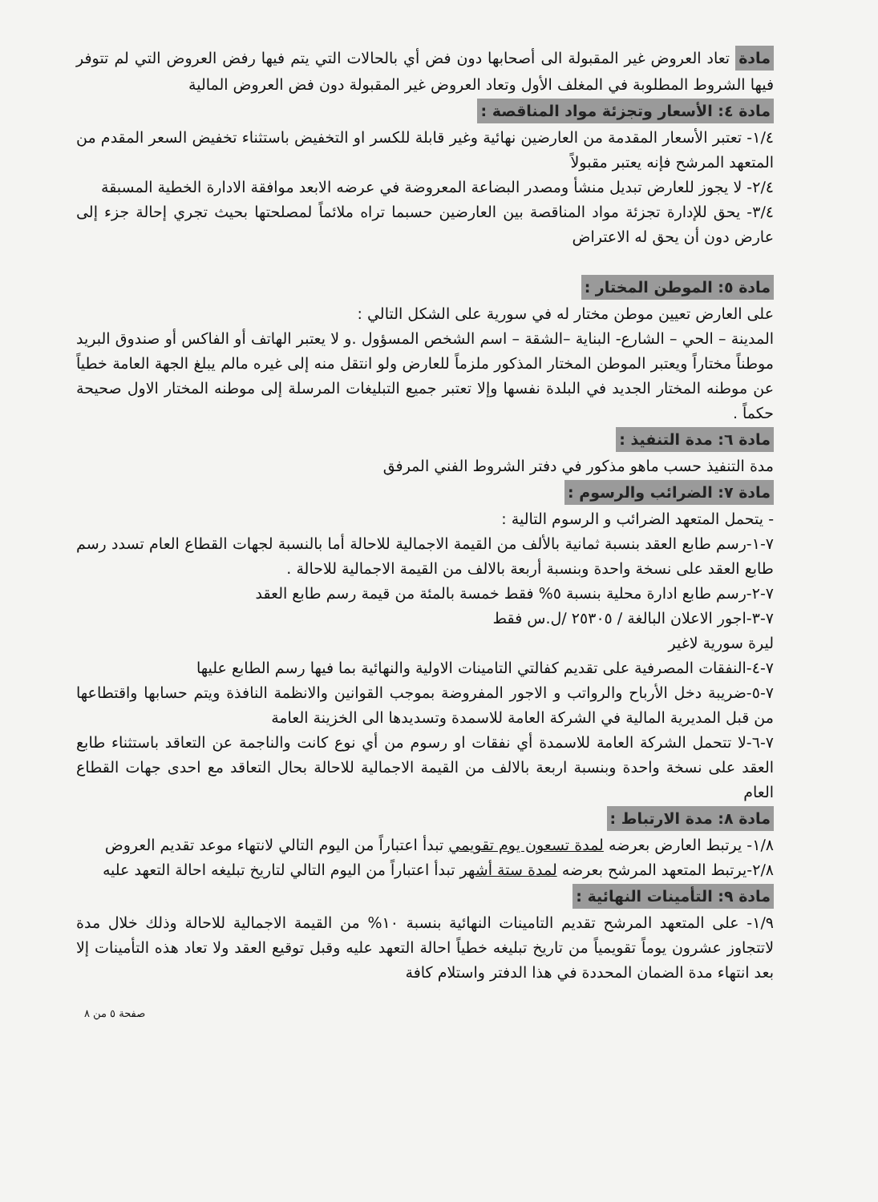مادة تعاد العروض غير المقبولة الى أصحابها دون فض أي بالحالات التي يتم فيها رفض العروض التي لم تتوفر فيها الشروط المطلوبة في المغلف الأول وتعاد العروض غير المقبولة دون فض العروض المالية
مادة ٤: الأسعار وتجزئة مواد المناقصة :
١/٤- تعتبر الأسعار المقدمة من العارضين نهائية وغير قابلة للكسر او التخفيض باستثناء تخفيض السعر المقدم من المتعهد المرشح فإنه يعتبر مقبولاً
٢/٤- لا يجوز للعارض تبديل منشأ ومصدر البضاعة المعروضة في عرضه الابعد موافقة الادارة الخطية المسبقة
٣/٤- يحق للإدارة تجزئة مواد المناقصة بين العارضين حسبما تراه ملائماً لمصلحتها بحيث تجري إحالة جزء إلى عارض دون أن يحق له الاعتراض
مادة ٥: الموطن المختار :
على العارض تعيين موطن مختار له في سورية على الشكل التالي :
المدينة – الحي – الشارع- البناية –الشقة – اسم الشخص المسؤول .و لا يعتبر الهاتف أو الفاكس أو صندوق البريد موطناً مختاراً ويعتبر الموطن المختار المذكور ملزماً للعارض ولو انتقل منه إلى غيره مالم يبلغ الجهة العامة خطياً عن موطنه المختار الجديد في البلدة نفسها وإلا تعتبر جميع التبليغات المرسلة إلى موطنه المختار الاول صحيحة حكماً .
مادة ٦: مدة التنفيذ :
مدة التنفيذ حسب ماهو مذكور في دفتر الشروط الفني المرفق
مادة ٧: الضرائب والرسوم :
- يتحمل المتعهد الضرائب و الرسوم التالية :
٧-١-رسم طابع العقد بنسبة ثمانية بالألف من القيمة الاجمالية للاحالة أما بالنسبة لجهات القطاع العام تسدد رسم طابع العقد على نسخة واحدة وبنسبة أربعة بالالف من القيمة الاجمالية للاحالة .
٧-٢-رسم طابع ادارة محلية بنسبة ٥% فقط خمسة بالمئة من قيمة رسم طابع العقد
٧-٣-اجور الاعلان البالغة / ٢٥٣٠٥ /ل.س فقط
ليرة سورية لاغير
٧-٤-النفقات المصرفية على تقديم كفالتي التامينات الاولية والنهائية بما فيها رسم الطابع عليها
٧-٥-ضريبة دخل الأرباح والرواتب و الاجور المفروضة بموجب القوانين والانظمة النافذة ويتم حسابها واقتطاعها من قبل المديرية المالية في الشركة العامة للاسمدة وتسديدها الى الخزينة العامة
٧-٦-لا تتحمل الشركة العامة للاسمدة أي نفقات او رسوم من أي نوع كانت والناجمة عن التعاقد باستثناء طابع العقد على نسخة واحدة وبنسبة اربعة بالالف من القيمة الاجمالية للاحالة بحال التعاقد مع احدى جهات القطاع العام
مادة ٨: مدة الارتباط :
١/٨- يرتبط العارض بعرضه لمدة تسعون يوم تقويمي تبدأ اعتباراً من اليوم التالي لانتهاء موعد تقديم العروض
٢/٨-يرتبط المتعهد المرشح بعرضه لمدة ستة أشهر تبدأ اعتباراً من اليوم التالي لتاريخ تبليغه احالة التعهد عليه
مادة ٩: التأمينات النهائية :
١/٩- على المتعهد المرشح تقديم التامينات النهائية بنسبة ١٠% من القيمة الاجمالية للاحالة وذلك خلال مدة لاتتجاوز عشرون يوماً تقويمياً من تاريخ تبليغه خطياً احالة التعهد عليه وقبل توقيع العقد ولا تعاد هذه التأمينات إلا بعد انتهاء مدة الضمان المحددة في هذا الدفتر واستلام كافة
صفحة ٥ من ٨